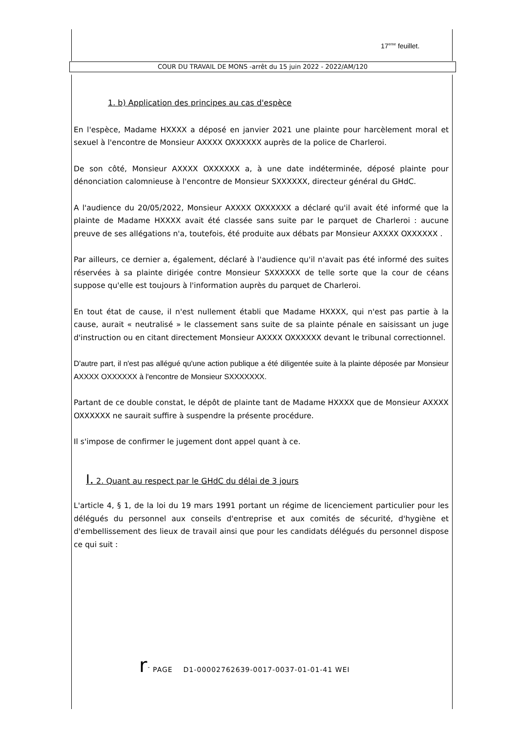17<sup>eme</sup> feuillet.
COUR DU TRAVAIL DE MONS -arrêt du 15 juin 2022 - 2022/AM/120
1. b) Application des principes au cas d'espèce
En l'espèce, Madame HXXXX a déposé en janvier 2021 une plainte pour harcèlement moral et sexuel à l'encontre de Monsieur AXXXX OXXXXXX auprès de la police de Charleroi.
De son côté, Monsieur AXXXX OXXXXXX a, à une date indéterminée, déposé plainte pour dénonciation calomnieuse à l'encontre de Monsieur SXXXXXX, directeur général du GHdC.
A l'audience du 20/05/2022, Monsieur AXXXX OXXXXXX a déclaré qu'il avait été informé que la plainte de Madame HXXXX avait été classée sans suite par le parquet de Charleroi : aucune preuve de ses allégations n'a, toutefois, été produite aux débats par Monsieur AXXXX OXXXXXX .
Par ailleurs, ce dernier a, également, déclaré à l'audience qu'il n'avait pas été informé des suites réservées à sa plainte dirigée contre Monsieur SXXXXXX de telle sorte que la cour de céans suppose qu'elle est toujours à l'information auprès du parquet de Charleroi.
En tout état de cause, il n'est nullement établi que Madame HXXXX, qui n'est pas partie à la cause, aurait « neutralisé » le classement sans suite de sa plainte pénale en saisissant un juge d'instruction ou en citant directement Monsieur AXXXX OXXXXXX devant le tribunal correctionnel.
D'autre part, il n'est pas allégué qu'une action publique a été diligentée suite à la plainte déposée par Monsieur AXXXX OXXXXXX à l'encontre de Monsieur SXXXXXXX.
Partant de ce double constat, le dépôt de plainte tant de Madame HXXXX que de Monsieur AXXXX OXXXXXX ne saurait suffire à suspendre la présente procédure.
Il s'impose de confirmer le jugement dont appel quant à ce.
I. 2. Quant au respect par le GHdC du délai de 3 jours
L'article 4, § 1, de la loi du 19 mars 1991 portant un régime de licenciement particulier pour les délégués du personnel aux conseils d'entreprise et aux comités de sécurité, d'hygiène et d'embellissement des lieux de travail ainsi que pour les candidats délégués du personnel dispose ce qui suit :
r<sup>-</sup> PAGE D1-00002762639-0017-0037-01-01-41 WEI